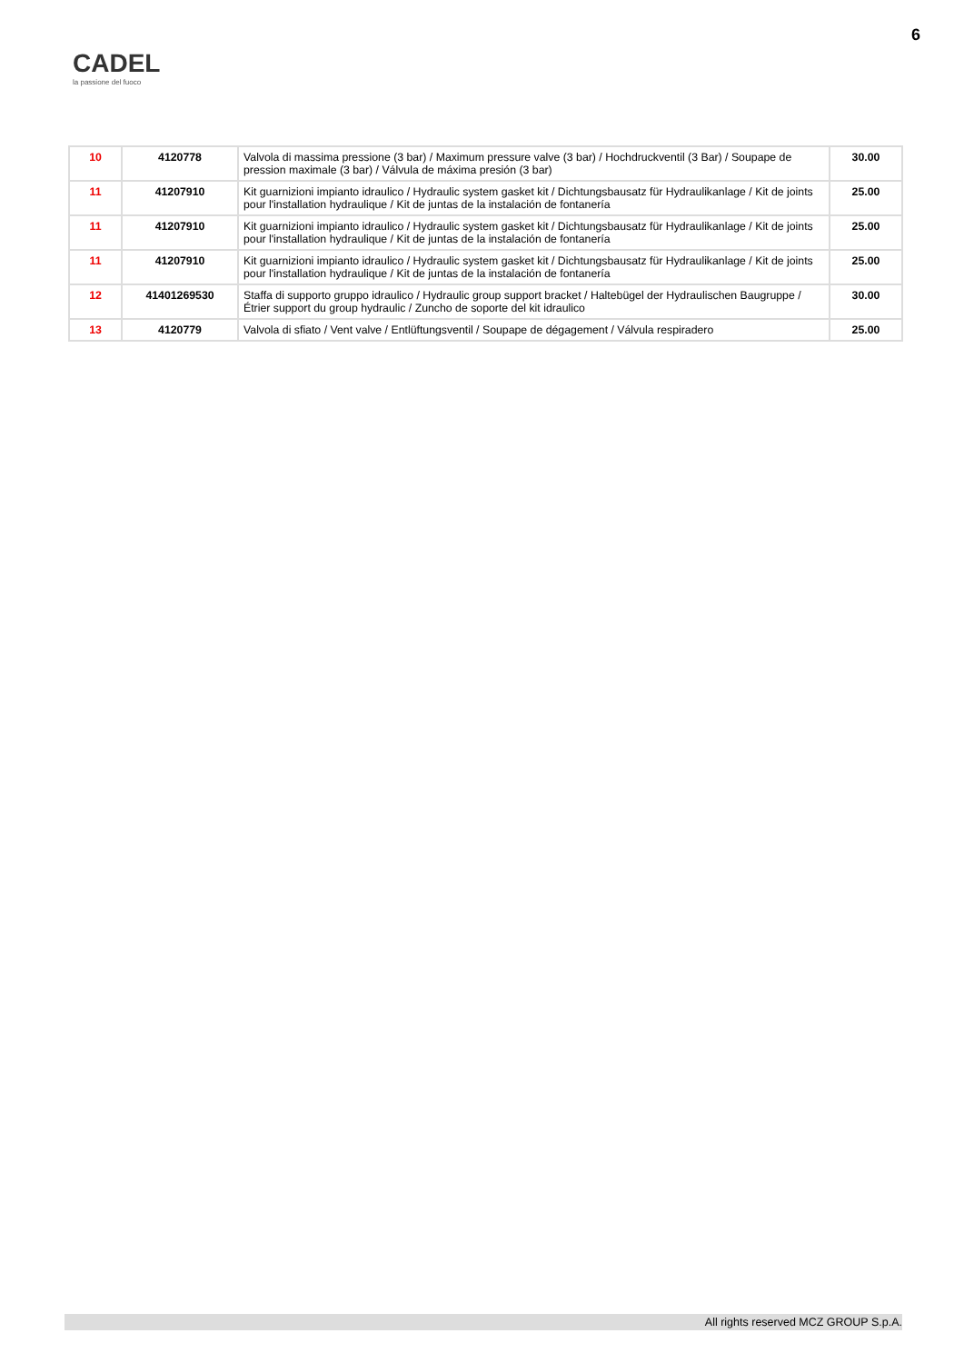CADEL
la passione del fuoco
6
| 10 | 4120778 | Valvola di massima pressione (3 bar) / Maximum pressure valve (3 bar) / Hochdruckventil (3 Bar) / Soupape de pression maximale (3 bar) / Válvula de máxima presión (3 bar) | 30.00 |
| 11 | 41207910 | Kit guarnizioni impianto idraulico / Hydraulic system gasket kit / Dichtungsbausatz für Hydraulikanlage / Kit de joints pour l'installation hydraulique / Kit de juntas de la instalación de fontanería | 25.00 |
| 11 | 41207910 | Kit guarnizioni impianto idraulico / Hydraulic system gasket kit / Dichtungsbausatz für Hydraulikanlage / Kit de joints pour l'installation hydraulique / Kit de juntas de la instalación de fontanería | 25.00 |
| 11 | 41207910 | Kit guarnizioni impianto idraulico / Hydraulic system gasket kit / Dichtungsbausatz für Hydraulikanlage / Kit de joints pour l'installation hydraulique / Kit de juntas de la instalación de fontanería | 25.00 |
| 12 | 41401269530 | Staffa di supporto gruppo idraulico / Hydraulic group support bracket / Haltebügel der Hydraulischen Baugruppe / Étrier support du group hydraulic / Zuncho de soporte del kit idraulico | 30.00 |
| 13 | 4120779 | Valvola di sfiato / Vent valve / Entlüftungsventil / Soupape de dégagement / Válvula respiradero | 25.00 |
All rights reserved MCZ GROUP S.p.A.